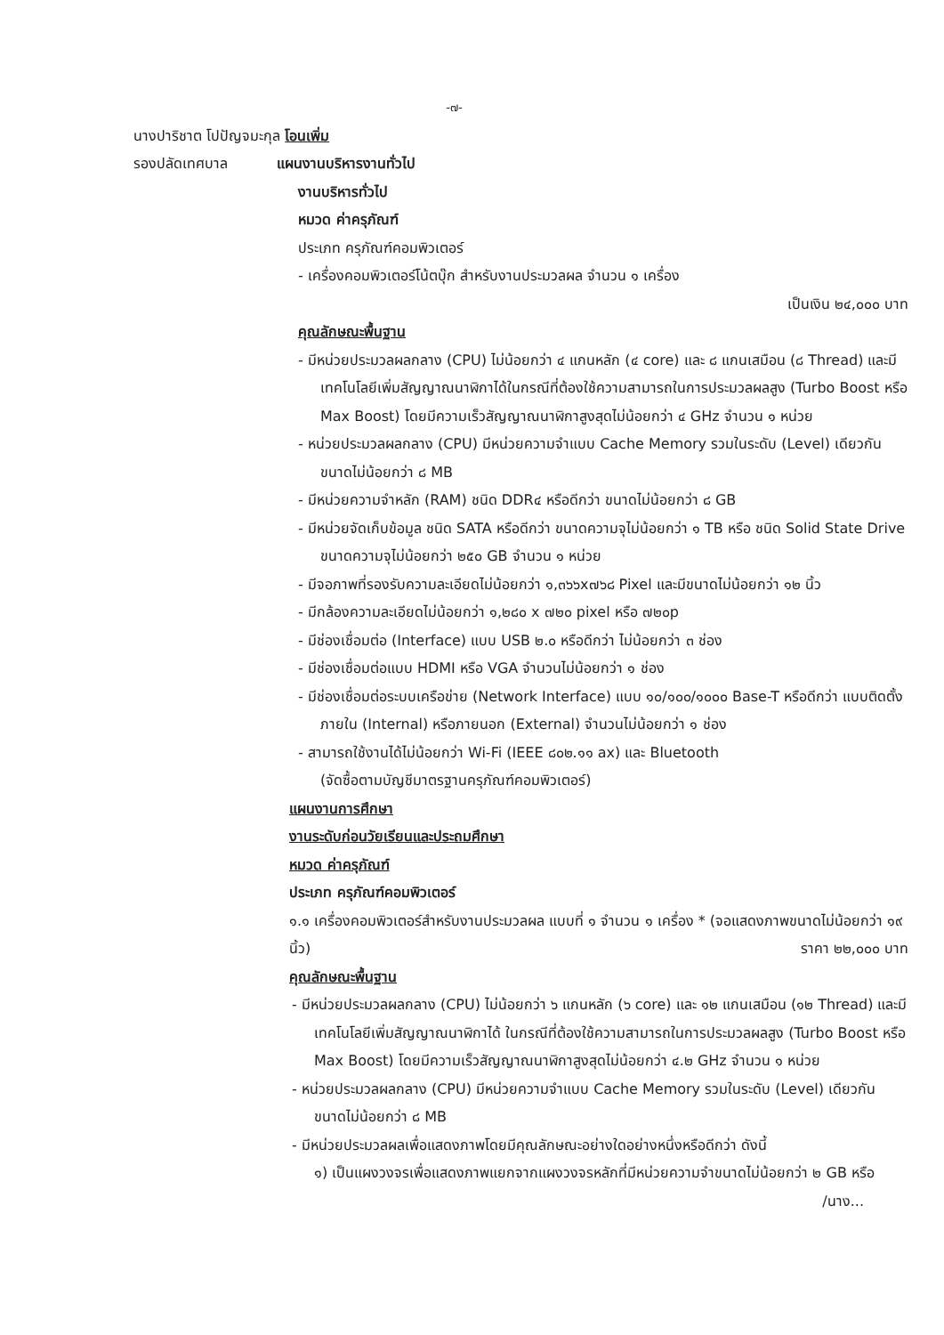-๗-
นางปาริชาต โปปัญจมะกุล โอนเพิ่ม
รองปลัดเทศบาล แผนงานบริหารงานทั่วไป
งานบริหารทั่วไป
หมวด ค่าครุภัณฑ์
ประเภท ครุภัณฑ์คอมพิวเตอร์
- เครื่องคอมพิวเตอร์โน้ตบุ๊ก สำหรับงานประมวลผล จำนวน ๑ เครื่อง
เป็นเงิน ๒๔,๐๐๐ บาท
คุณลักษณะพื้นฐาน
- มีหน่วยประมวลผลกลาง (CPU) ไม่น้อยกว่า ๔ แกนหลัก (๔ core) และ ๘ แกนเสมือน (๘ Thread) และมีเทคโนโลยีเพิ่มสัญญาณนาฬิกาได้ในกรณีที่ต้องใช้ความสามารถในการประมวลผลสูง (Turbo Boost หรือ Max Boost) โดยมีความเร็วสัญญาณนาฬิกาสูงสุดไม่น้อยกว่า ๔ GHz จำนวน ๑ หน่วย
- หน่วยประมวลผลกลาง (CPU) มีหน่วยความจำแบบ Cache Memory รวมในระดับ (Level) เดียวกันขนาดไม่น้อยกว่า ๘ MB
- มีหน่วยความจำหลัก (RAM) ชนิด DDR๔ หรือดีกว่า ขนาดไม่น้อยกว่า ๘ GB
- มีหน่วยจัดเก็บข้อมูล ชนิด SATA หรือดีกว่า ขนาดความจุไม่น้อยกว่า ๑ TB หรือ ชนิด Solid State Drive ขนาดความจุไม่น้อยกว่า ๒๕๐ GB จำนวน ๑ หน่วย
- มีจอภาพที่รองรับความละเอียดไม่น้อยกว่า ๑,๓๖๖x๗๖๘ Pixel และมีขนาดไม่น้อยกว่า ๑๒ นิ้ว
- มีกล้องความละเอียดไม่น้อยกว่า ๑,๒๘๐ x ๗๒๐ pixel หรือ ๗๒๐p
- มีช่องเชื่อมต่อ (Interface) แบบ USB ๒.๐ หรือดีกว่า ไม่น้อยกว่า ๓ ช่อง
- มีช่องเชื่อมต่อแบบ HDMI หรือ VGA จำนวนไม่น้อยกว่า ๑ ช่อง
- มีช่องเชื่อมต่อระบบเครือข่าย (Network Interface) แบบ ๑๐/๑๐๐/๑๐๐๐ Base-T หรือดีกว่า แบบติดตั้งภายใน (Internal) หรือภายนอก (External) จำนวนไม่น้อยกว่า ๑ ช่อง
- สามารถใช้งานได้ไม่น้อยกว่า Wi-Fi (IEEE ๘๐๒.๑๑ ax) และ Bluetooth
(จัดซื้อตามบัญชีมาตรฐานครุภัณฑ์คอมพิวเตอร์)
แผนงานการศึกษา
งานระดับก่อนวัยเรียนและประถมศึกษา
หมวด ค่าครุภัณฑ์
ประเภท ครุภัณฑ์คอมพิวเตอร์
๑.๑ เครื่องคอมพิวเตอร์สำหรับงานประมวลผล แบบที่ ๑ จำนวน ๑ เครื่อง * (จอแสดงภาพขนาดไม่น้อยกว่า ๑๙ นิ้ว) ราคา ๒๒,๐๐๐ บาท
คุณลักษณะพื้นฐาน
- มีหน่วยประมวลผลกลาง (CPU) ไม่น้อยกว่า ๖ แกนหลัก (๖ core) และ ๑๒ แกนเสมือน (๑๒ Thread) และมีเทคโนโลยีเพิ่มสัญญาณนาฬิกาได้ ในกรณีที่ต้องใช้ความสามารถในการประมวลผลสูง (Turbo Boost หรือ Max Boost) โดยมีความเร็วสัญญาณนาฬิกาสูงสุดไม่น้อยกว่า ๔.๒ GHz จำนวน ๑ หน่วย
- หน่วยประมวลผลกลาง (CPU) มีหน่วยความจำแบบ Cache Memory รวมในระดับ (Level) เดียวกัน ขนาดไม่น้อยกว่า ๘ MB
- มีหน่วยประมวลผลเพื่อแสดงภาพโดยมีคุณลักษณะอย่างใดอย่างหนึ่งหรือดีกว่า ดังนี้
๑) เป็นแผงวงจรเพื่อแสดงภาพแยกจากแผงวงจรหลักที่มีหน่วยความจำขนาดไม่น้อยกว่า ๒ GB หรือ
/นาง...